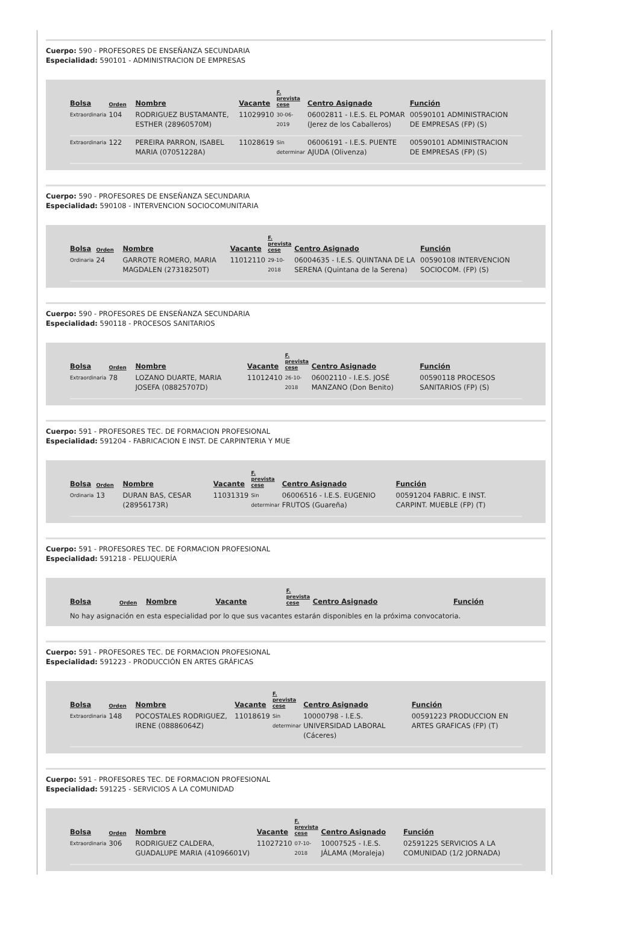Cuerpo: 590 - PROFESORES DE ENSEÑANZA SECUNDARIA
Especialidad: 590101 - ADMINISTRACION DE EMPRESAS
| Bolsa | Orden | Nombre | Vacante | F. prevista cese | Centro Asignado | Función |
| --- | --- | --- | --- | --- | --- | --- |
| Extraordinaria | 104 | RODRIGUEZ BUSTAMANTE, ESTHER (28960570M) | 11029910 | 30-06-2019 | 06002811 - I.E.S. EL POMAR (Jerez de los Caballeros) | 00590101 ADMINISTRACION DE EMPRESAS (FP) (S) |
| Extraordinaria | 122 | PEREIRA PARRON, ISABEL MARIA (07051228A) | 11028619 | Sin determinar | 06006191 - I.E.S. PUENTE AJUDA (Olivenza) | 00590101 ADMINISTRACION DE EMPRESAS (FP) (S) |
Cuerpo: 590 - PROFESORES DE ENSEÑANZA SECUNDARIA
Especialidad: 590108 - INTERVENCION SOCIOCOMUNITARIA
| Bolsa | Orden | Nombre | Vacante | F. prevista cese | Centro Asignado | Función |
| --- | --- | --- | --- | --- | --- | --- |
| Ordinaria | 24 | GARROTE ROMERO, MARIA MAGDALEN (27318250T) | 11012110 | 29-10-2018 | 06004635 - I.E.S. QUINTANA DE LA SERENA (Quintana de la Serena) | 00590108 INTERVENCION SOCIOCOM. (FP) (S) |
Cuerpo: 590 - PROFESORES DE ENSEÑANZA SECUNDARIA
Especialidad: 590118 - PROCESOS SANITARIOS
| Bolsa | Orden | Nombre | Vacante | F. prevista cese | Centro Asignado | Función |
| --- | --- | --- | --- | --- | --- | --- |
| Extraordinaria | 78 | LOZANO DUARTE, MARIA JOSEFA (08825707D) | 11012410 | 26-10-2018 | 06002110 - I.E.S. JOSÉ MANZANO (Don Benito) | 00590118 PROCESOS SANITARIOS (FP) (S) |
Cuerpo: 591 - PROFESORES TEC. DE FORMACION PROFESIONAL
Especialidad: 591204 - FABRICACION E INST. DE CARPINTERIA Y MUE
| Bolsa | Orden | Nombre | Vacante | F. prevista cese | Centro Asignado | Función |
| --- | --- | --- | --- | --- | --- | --- |
| Ordinaria | 13 | DURAN BAS, CESAR (28956173R) | 11031319 | Sin determinar | 06006516 - I.E.S. EUGENIO FRUTOS (Guareña) | 00591204 FABRIC. E INST. CARPINT. MUEBLE (FP) (T) |
Cuerpo: 591 - PROFESORES TEC. DE FORMACION PROFESIONAL
Especialidad: 591218 - PELUQUERÍA
| Bolsa | Orden | Nombre | Vacante | F. prevista cese | Centro Asignado | Función |
| --- | --- | --- | --- | --- | --- | --- |
No hay asignación en esta especialidad por lo que sus vacantes estarán disponibles en la próxima convocatoria.
Cuerpo: 591 - PROFESORES TEC. DE FORMACION PROFESIONAL
Especialidad: 591223 - PRODUCCIÓN EN ARTES GRÁFICAS
| Bolsa | Orden | Nombre | Vacante | F. prevista cese | Centro Asignado | Función |
| --- | --- | --- | --- | --- | --- | --- |
| Extraordinaria | 148 | POCOSTALES RODRIGUEZ, IRENE (08886064Z) | 11018619 | Sin determinar | 10000798 - I.E.S. UNIVERSIDAD LABORAL (Cáceres) | 00591223 PRODUCCION EN ARTES GRAFICAS (FP) (T) |
Cuerpo: 591 - PROFESORES TEC. DE FORMACION PROFESIONAL
Especialidad: 591225 - SERVICIOS A LA COMUNIDAD
| Bolsa | Orden | Nombre | Vacante | F. prevista cese | Centro Asignado | Función |
| --- | --- | --- | --- | --- | --- | --- |
| Extraordinaria | 306 | RODRIGUEZ CALDERA, GUADALUPE MARIA (41096601V) | 11027210 | 07-10-2018 | 10007525 - I.E.S. JÁLAMA (Moraleja) | 02591225 SERVICIOS A LA COMUNIDAD (1/2 JORNADA) |